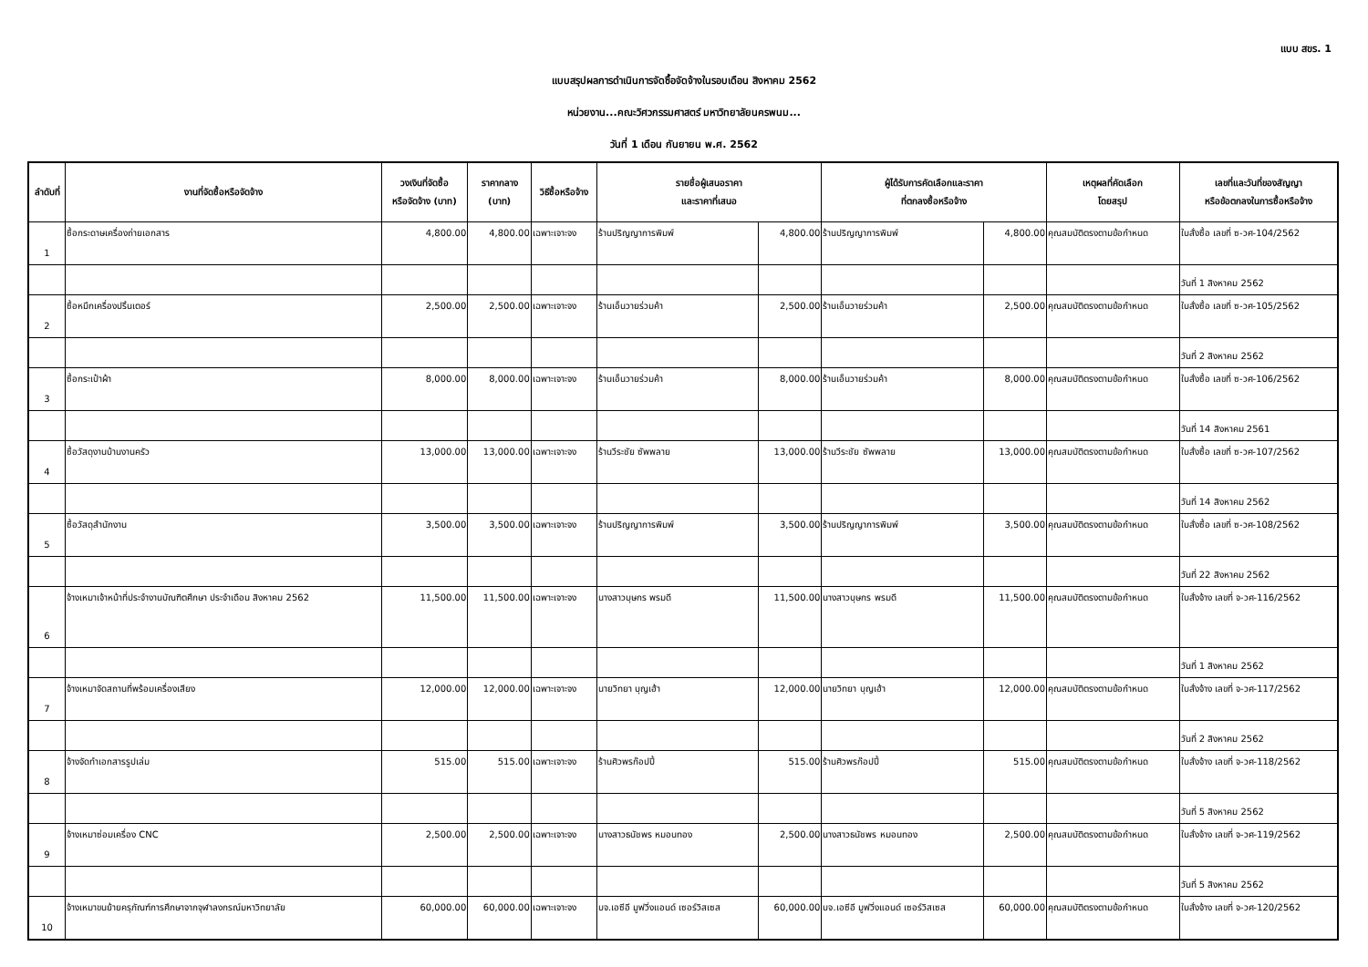แบบ สขร. 1
แบบสรุปผลการดำเนินการจัดซื้อจัดจ้างในรอบเดือน สิงหาคม 2562
หน่วยงาน...คณะวิศวกรรมศาสตร์ มหาวิทยาลัยนครพนม...
วันที่ 1 เดือน กันยายน พ.ศ. 2562
| ลำดับที่ | งานที่จัดซื้อหรือจัดจ้าง | วงเงินที่จัดซื้อ หรือจัดจ้าง (บาท) | ราคากลาง (บาท) | วิธีซื้อหรือจ้าง | รายชื่อผู้เสนอราคา และราคาที่เสนอ | | ผู้ได้รับการคัดเลือกและราคา ที่ตกลงซื้อหรือจ้าง | | เหตุผลที่คัดเลือก โดยสรุป | เลขที่และวันที่ของสัญญา หรือข้อตกลงในการซื้อหรือจ้าง |
| --- | --- | --- | --- | --- | --- | --- | --- | --- | --- | --- |
| 1 | ซื้อกระดาษเครื่องถ่ายเอกสาร | 4,800.00 | 4,800.00 | เฉพาะเจาะจง | ร้านปริญญาการพิมพ์ | 4,800.00 | ร้านปริญญาการพิมพ์ | 4,800.00 | คุณสมบัติตรงตามข้อกำหนด | ใบสั่งซื้อ เลขที่ ซ-วศ-104/2562 |
| | | | | | | | | | | วันที่ 1 สิงหาคม 2562 |
| 2 | ซื้อหมึกเครื่องปริ้นเตอร์ | 2,500.00 | 2,500.00 | เฉพาะเจาะจง | ร้านเอ็นวายร่วมค้า | 2,500.00 | ร้านเอ็นวายร่วมค้า | 2,500.00 | คุณสมบัติตรงตามข้อกำหนด | ใบสั่งซื้อ เลขที่ ซ-วศ-105/2562 |
| | | | | | | | | | | วันที่ 2 สิงหาคม 2562 |
| 3 | ซื้อกระเป๋าผ้า | 8,000.00 | 8,000.00 | เฉพาะเจาะจง | ร้านเอ็นวายร่วมค้า | 8,000.00 | ร้านเอ็นวายร่วมค้า | 8,000.00 | คุณสมบัติตรงตามข้อกำหนด | ใบสั่งซื้อ เลขที่ ซ-วศ-106/2562 |
| | | | | | | | | | | วันที่ 14 สิงหาคม 2561 |
| 4 | ซื้อวัสดุงานบ้านงานครัว | 13,000.00 | 13,000.00 | เฉพาะเจาะจง | ร้านวีระชัย ซัพพลาย | 13,000.00 | ร้านวีระชัย ซัพพลาย | 13,000.00 | คุณสมบัติตรงตามข้อกำหนด | ใบสั่งซื้อ เลขที่ ซ-วศ-107/2562 |
| | | | | | | | | | | วันที่ 14 สิงหาคม 2562 |
| 5 | ซื้อวัสดุสำนักงาน | 3,500.00 | 3,500.00 | เฉพาะเจาะจง | ร้านปริญญาการพิมพ์ | 3,500.00 | ร้านปริญญาการพิมพ์ | 3,500.00 | คุณสมบัติตรงตามข้อกำหนด | ใบสั่งซื้อ เลขที่ ซ-วศ-108/2562 |
| | | | | | | | | | | วันที่ 22 สิงหาคม 2562 |
| 6 | จ้างเหมาเจ้าหน้าที่ประจำงานบัณฑิตศึกษา ประจำเดือน สิงหาคม 2562 | 11,500.00 | 11,500.00 | เฉพาะเจาะจง | นางสาวบุษกร พรมดี | 11,500.00 | นางสาวบุษกร พรมดี | 11,500.00 | คุณสมบัติตรงตามข้อกำหนด | ใบสั่งจ้าง เลขที่ จ-วศ-116/2562 |
| | | | | | | | | | | วันที่ 1 สิงหาคม 2562 |
| 7 | จ้างเหมาจัดสถานที่พร้อมเครื่องเสียง | 12,000.00 | 12,000.00 | เฉพาะเจาะจง | นายวิทยา บุญเฮ้า | 12,000.00 | นายวิทยา บุญเฮ้า | 12,000.00 | คุณสมบัติตรงตามข้อกำหนด | ใบสั่งจ้าง เลขที่ จ-วศ-117/2562 |
| | | | | | | | | | | วันที่ 2 สิงหาคม 2562 |
| 8 | จ้างจัดทำเอกสารรูปเล่ม | 515.00 | 515.00 | เฉพาะเจาะจง | ร้านศิวพรก๊อปปี้ | 515.00 | ร้านศิวพรก๊อปปี้ | 515.00 | คุณสมบัติตรงตามข้อกำหนด | ใบสั่งจ้าง เลขที่ จ-วศ-118/2562 |
| | | | | | | | | | | วันที่ 5 สิงหาคม 2562 |
| 9 | จ้างเหมาซ่อมเครื่อง CNC | 2,500.00 | 2,500.00 | เฉพาะเจาะจง | นางสาวธนัชพร หมอนทอง | 2,500.00 | นางสาวธนัชพร หมอนทอง | 2,500.00 | คุณสมบัติตรงตามข้อกำหนด | ใบสั่งจ้าง เลขที่ จ-วศ-119/2562 |
| | | | | | | | | | | วันที่ 5 สิงหาคม 2562 |
| 10 | จ้างเหมาขนย้ายครุภัณฑ์การศึกษาจากจุฬาลงกรณ์มหาวิทยาลัย | 60,000.00 | 60,000.00 | เฉพาะเจาะจง | บจ.เอซีอี มูฟวิ่งแอนด์ เซอร์วิสเซส | 60,000.00 | บจ.เอซีอี มูฟวิ่งแอนด์ เซอร์วิสเซส | 60,000.00 | คุณสมบัติตรงตามข้อกำหนด | ใบสั่งจ้าง เลขที่ จ-วศ-120/2562 |